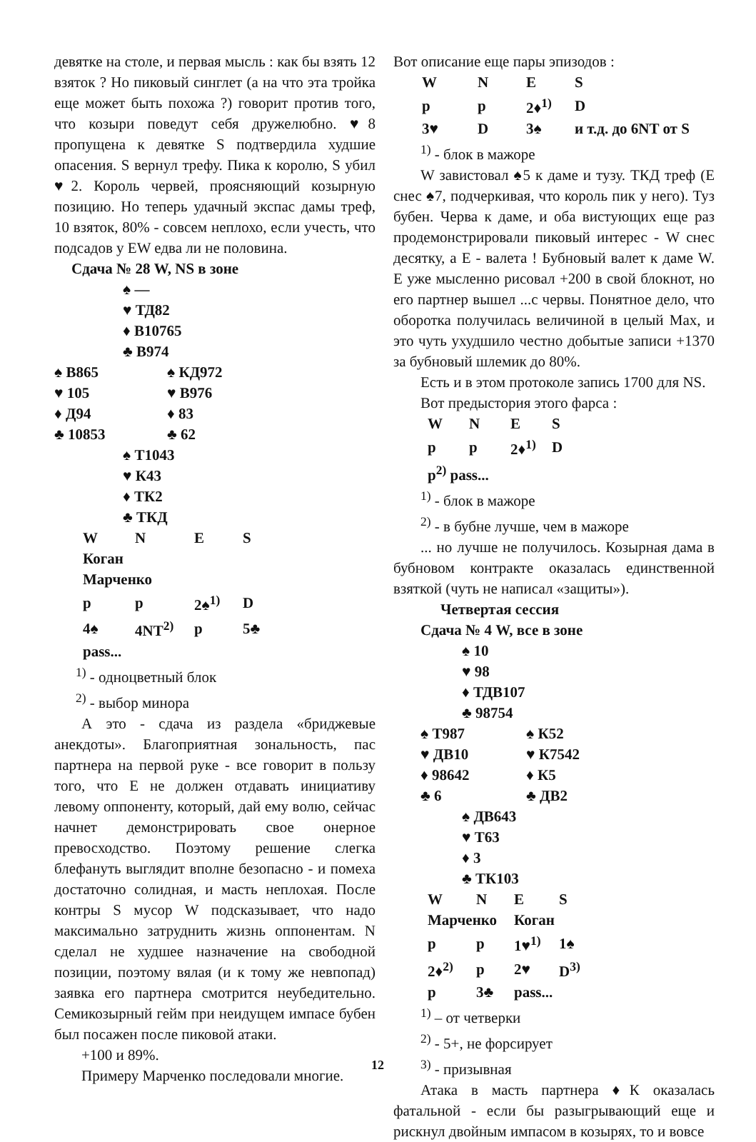девятке на столе, и первая мысль : как бы взять 12 взяток ? Но пиковый синглет (а на что эта тройка еще может быть похожа ?) говорит против того, что козыри поведут себя дружелюбно. ♥8 пропущена к девятке S подтвердила худшие опасения. S вернул трефу. Пика к королю, S убил ♥2. Король червей, проясняющий козырную позицию. Но теперь удачный экспас дамы треф, 10 взяток, 80% - совсем неплохо, если учесть, что подсадов у EW едва ли не половина.
Сдача № 28 W, NS в зоне
♠ —
♥ ТД82
♦ В10765
♣ В974
| ♠ В865 | ♠ КД972 |
| ♥ 105 | ♥ В976 |
| ♦ Д94 | ♦ 83 |
| ♣ 10853 | ♣ 62 |
♠ Т1043
♥ К43
♦ ТК2
♣ ТКД
| W | N | E | S |
| Коган Марченко | | | |
| p | p | 2♠<sup>1)</sup> | D |
| 4♠ | 4NT<sup>2)</sup> | p | 5♣ |
| pass... | | | |
<sup>1)</sup> - одноцветный блок
<sup>2)</sup> - выбор минора
А это - сдача из раздела «бриджевые анекдоты». Благоприятная зональность, пас партнера на первой руке - все говорит в пользу того, что Е не должен отдавать инициативу левому оппоненту, который, дай ему волю, сейчас начнет демонстрировать свое онерное превосходство. Поэтому решение слегка блефануть выглядит вполне безопасно - и помеха достаточно солидная, и масть неплохая. После контры S мусор W подсказывает, что надо максимально затруднить жизнь оппонентам. N сделал не худшее назначение на свободной позиции, поэтому вялая (и к тому же невпопад) заявка его партнера смотрится неубедительно. Семикозырный гейм при неидущем импасе бубен был посажен после пиковой атаки.
+100 и 89%.
Примеру Марченко последовали многие.
Вот описание еще пары эпизодов :
| W | N | E | S |
| p | p | 2♦<sup>1)</sup> | D |
| 3♥ | D | 3♠ | и т.д. до 6NT от S |
<sup>1)</sup> - блок в мажоре
W завистовал ♠5 к даме и тузу. ТКД треф (Е снес ♠7, подчеркивая, что король пик у него). Туз бубен. Черва к даме, и оба вистующих еще раз продемонстрировали пиковый интерес - W снес десятку, а Е - валета ! Бубновый валет к даме W. Е уже мысленно рисовал +200 в свой блокнот, но его партнер вышел ...с червы. Понятное дело, что оборотка получилась величиной в целый Max, и это чуть ухудшило честно добытые записи +1370 за бубновый шлемик до 80%.
Есть и в этом протоколе запись 1700 для NS.
Вот предыстория этого фарса :
| W | N | E | S |
| p | p | 2♦<sup>1)</sup> | D |
| p<sup>2)</sup> pass... | | | |
<sup>1)</sup> - блок в мажоре
<sup>2)</sup> - в бубне лучше, чем в мажоре
... но лучше не получилось. Козырная дама в бубновом контракте оказалась единственной взяткой (чуть не написал «защиты»).
Четвертая сессия
Сдача № 4 W, все в зоне
♠ 10
♥ 98
♦ ТДВ107
♣ 98754
| ♠ Т987 | ♠ К52 |
| ♥ ДВ10 | ♥ К7542 |
| ♦ 98642 | ♦ К5 |
| ♣ 6 | ♣ ДВ2 |
♠ ДВ643
♥ Т63
♦ 3
♣ ТК103
| W | N | E | S |
| Марченко | | Коган | |
| p | p | 1♥<sup>1)</sup> | 1♠ |
| 2♦<sup>2)</sup> | p | 2♥ | D<sup>3)</sup> |
| p | 3♣ | pass... | |
<sup>1)</sup> – от четверки
<sup>2)</sup> - 5+, не форсирует
<sup>3)</sup> - призывная
Атака в масть партнера ♦К оказалась фатальной - если бы разыгрывающий еще и рискнул двойным импасом в козырях, то и вовсе
12